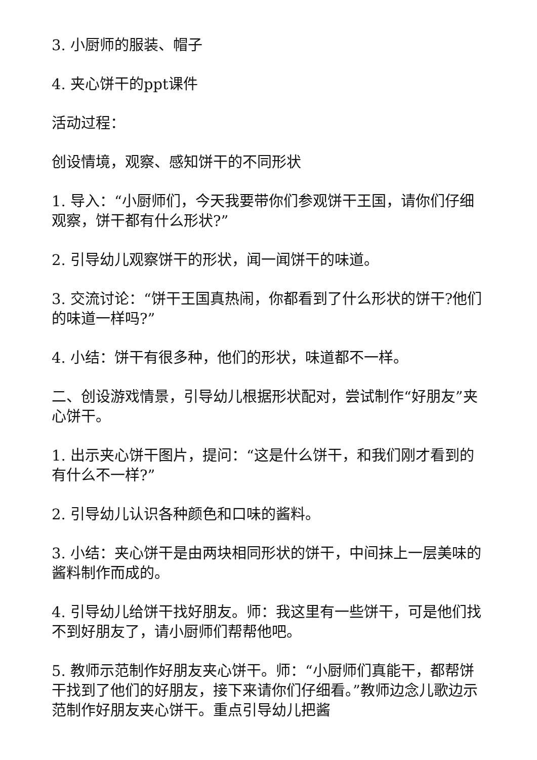3. 小厨师的服装、帽子
4. 夹心饼干的ppt课件
活动过程：
创设情境，观察、感知饼干的不同形状
1. 导入：“小厨师们，今天我要带你们参观饼干王国，请你们仔细观察，饼干都有什么形状?”
2. 引导幼儿观察饼干的形状，闻一闻饼干的味道。
3. 交流讨论：“饼干王国真热闹，你都看到了什么形状的饼干?他们的味道一样吗?”
4. 小结：饼干有很多种，他们的形状，味道都不一样。
二、创设游戏情景，引导幼儿根据形状配对，尝试制作“好朋友”夹心饼干。
1. 出示夹心饼干图片，提问：“这是什么饼干，和我们刚才看到的有什么不一样?”
2. 引导幼儿认识各种颜色和口味的酱料。
3. 小结：夹心饼干是由两块相同形状的饼干，中间抹上一层美味的酱料制作而成的。
4. 引导幼儿给饼干找好朋友。师：我这里有一些饼干，可是他们找不到好朋友了，请小厨师们帮帮他吧。
5. 教师示范制作好朋友夹心饼干。师：“小厨师们真能干，都帮饼干找到了他们的好朋友，接下来请你们仔细看。”教师边念儿歌边示范制作好朋友夹心饼干。重点引导幼儿把酱